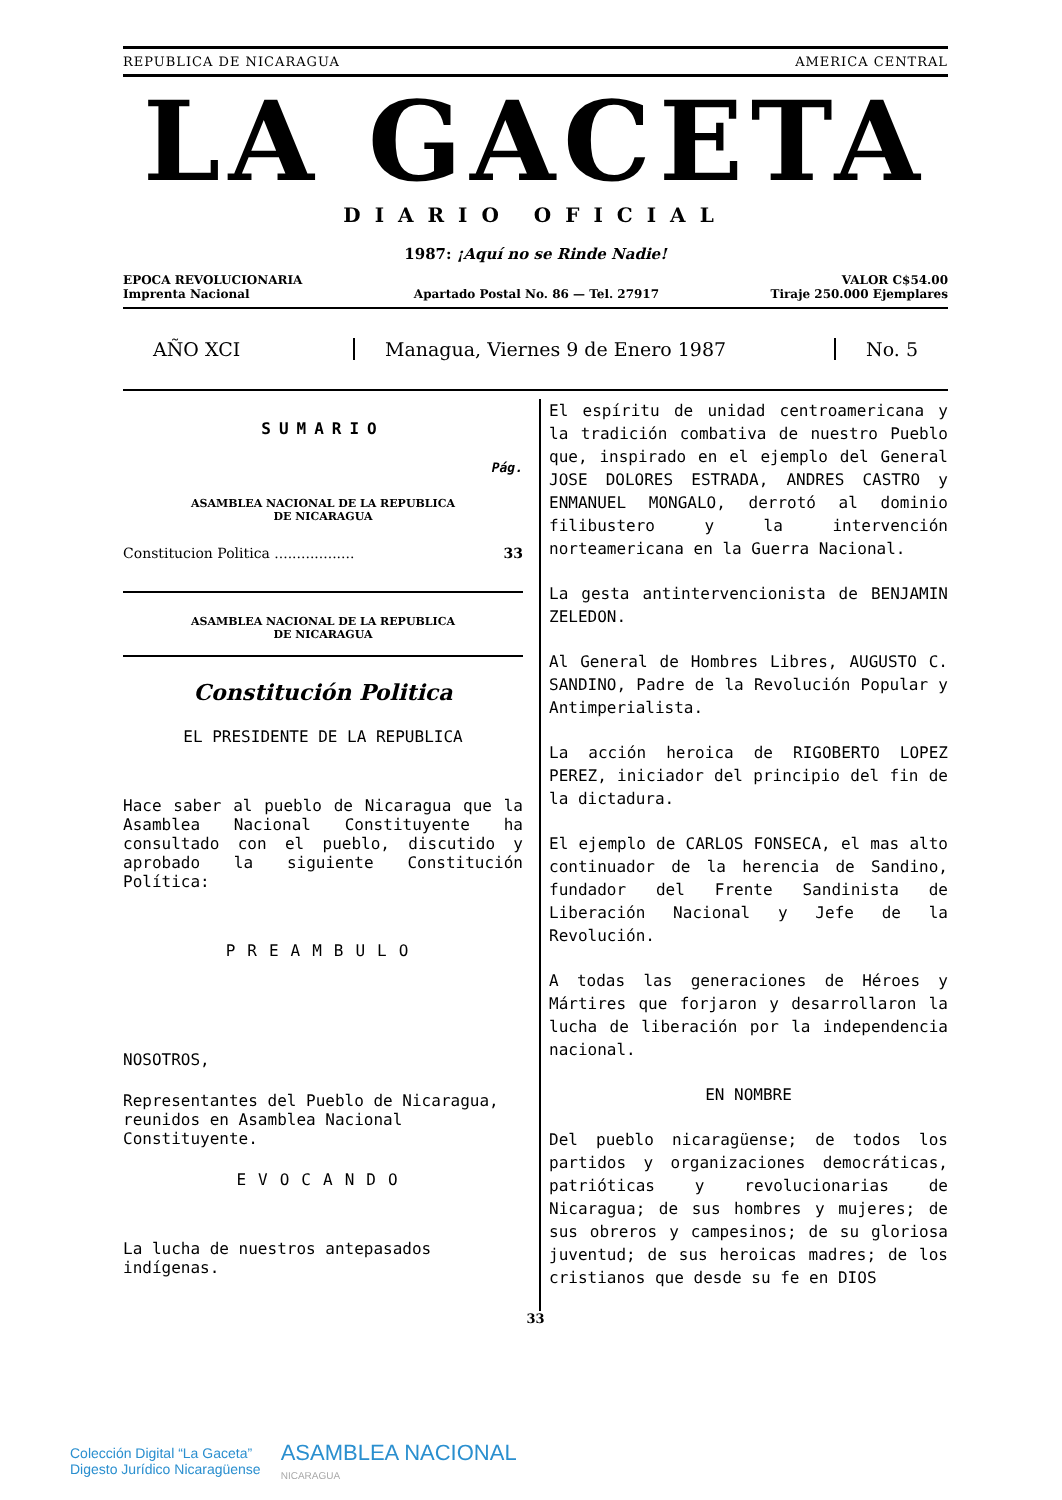REPUBLICA DE NICARAGUA AMERICA CENTRAL
LA GACETA
DIARIO OFICIAL
1987: ¡Aquí no se Rinde Nadie!
EPOCA REVOLUCIONARIA
Imprenta Nacional
Apartado Postal No. 86 — Tel. 27917
VALOR C$54.00
Tiraje 250.000 Ejemplares
AÑO XCI
Managua, Viernes 9 de Enero 1987
No. 5
SUMARIO
Pág.
ASAMBLEA NACIONAL DE LA REPUBLICA
DE NICARAGUA
Constitucion Politica .................. 33
ASAMBLEA NACIONAL DE LA REPUBLICA
DE NICARAGUA
Constitución Politica
EL PRESIDENTE DE LA REPUBLICA
Hace saber al pueblo de Nicaragua que la Asamblea Nacional Constituyente ha consultado con el pueblo, discutido y aprobado la siguiente Constitución Política:
PREAMBULO
NOSOTROS,
Representantes del Pueblo de Nicaragua, reunidos en Asamblea Nacional Constituyente.
EVOCANDO
La lucha de nuestros antepasados indígenas.
El espíritu de unidad centroamericana y la tradición combativa de nuestro Pueblo que, inspirado en el ejemplo del General JOSE DOLORES ESTRADA, ANDRES CASTRO y ENMANUEL MONGALO, derrotó al dominio filibustero y la intervención norteamericana en la Guerra Nacional.
La gesta antintervencionista de BENJAMIN ZELEDON.
Al General de Hombres Libres, AUGUSTO C. SANDINO, Padre de la Revolución Popular y Antimperialista.
La acción heroica de RIGOBERTO LOPEZ PEREZ, iniciador del principio del fin de la dictadura.
El ejemplo de CARLOS FONSECA, el mas alto continuador de la herencia de Sandino, fundador del Frente Sandinista de Liberación Nacional y Jefe de la Revolución.
A todas las generaciones de Héroes y Mártires que forjaron y desarrollaron la lucha de liberación por la independencia nacional.
EN NOMBRE
Del pueblo nicaragüense; de todos los partidos y organizaciones democráticas, patrióticas y revolucionarias de Nicaragua; de sus hombres y mujeres; de sus obreros y campesinos; de su gloriosa juventud; de sus heroicas madres; de los cristianos que desde su fe en DIOS
33
Colección Digital “La Gaceta”
Digesto Jurídico Nicaragüense
ASAMBLEA NACIONAL
NICARAGUA